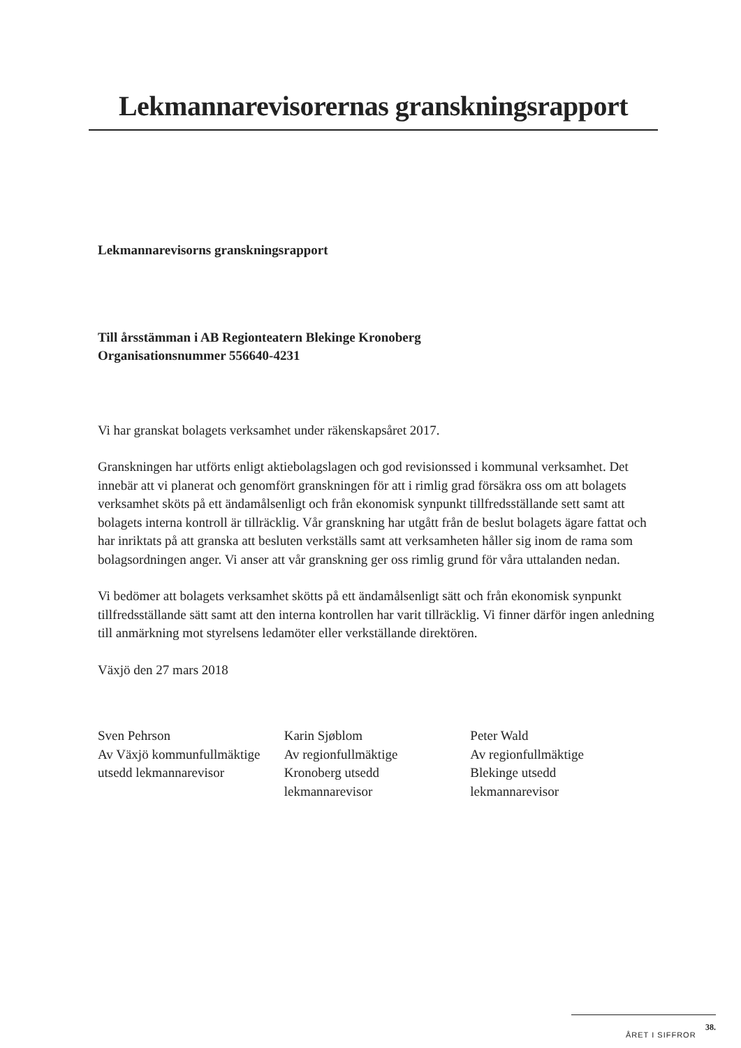Lekmannarevisorernas granskningsrapport
Lekmannarevisorns granskningsrapport
Till årsstämman i AB Regionteatern Blekinge Kronoberg
Organisationsnummer 556640-4231
Vi har granskat bolagets verksamhet under räkenskapsåret 2017.
Granskningen har utförts enligt aktiebolagslagen och god revisionssed i kommunal verksamhet. Det innebär att vi planerat och genomfört granskningen för att i rimlig grad försäkra oss om att bolagets verksamhet sköts på ett ändamålsenligt och från ekonomisk synpunkt tillfredsställande sett samt att bolagets interna kontroll är tillräcklig. Vår granskning har utgått från de beslut bolagets ägare fattat och har inriktats på att granska att besluten verkställs samt att verksamheten håller sig inom de rama som bolagsordningen anger. Vi anser att vår granskning ger oss rimlig grund för våra uttalanden nedan.
Vi bedömer att bolagets verksamhet skötts på ett ändamålsenligt sätt och från ekonomisk synpunkt tillfredsställande sätt samt att den interna kontrollen har varit tillräcklig. Vi finner därför ingen anledning till anmärkning mot styrelsens ledamöter eller verkställande direktören.
Växjö den 27 mars 2018
Sven Pehrson
Av Växjö kommunfullmäktige
utsedd lekmannarevisor
Karin Sjøblom
Av regionfullmäktige
Kronoberg utsedd
lekmannarevisor
Peter Wald
Av regionfullmäktige
Blekinge utsedd
lekmannarevisor
ÅRET I SIFFROR 38.